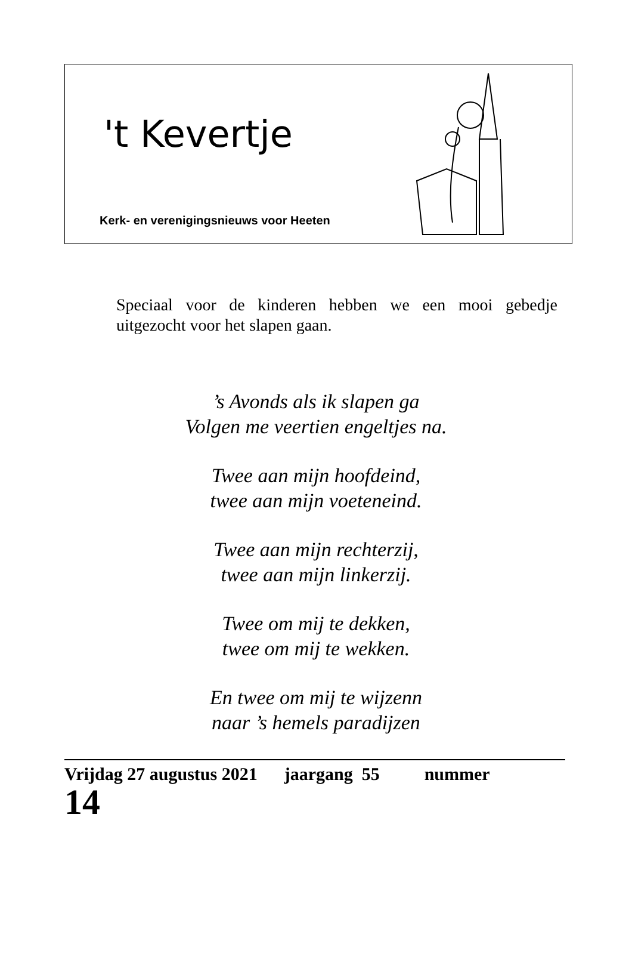't Kevertje
Kerk- en verenigingsnieuws voor Heeten
Speciaal voor de kinderen hebben we een mooi gebedje uitgezocht voor het slapen gaan.
’s Avonds als ik slapen ga
Volgen me veertien engeltjes na.
Twee aan mijn hoofdeind,
twee aan mijn voeteneind.
Twee aan mijn rechterzij,
twee aan mijn linkerzij.
Twee om mij te dekken,
twee om mij te wekken.
En twee om mij te wijzenn
naar ’s hemels paradijzen
Vrijdag 27 augustus 2021 jaargang 55 nummer
14